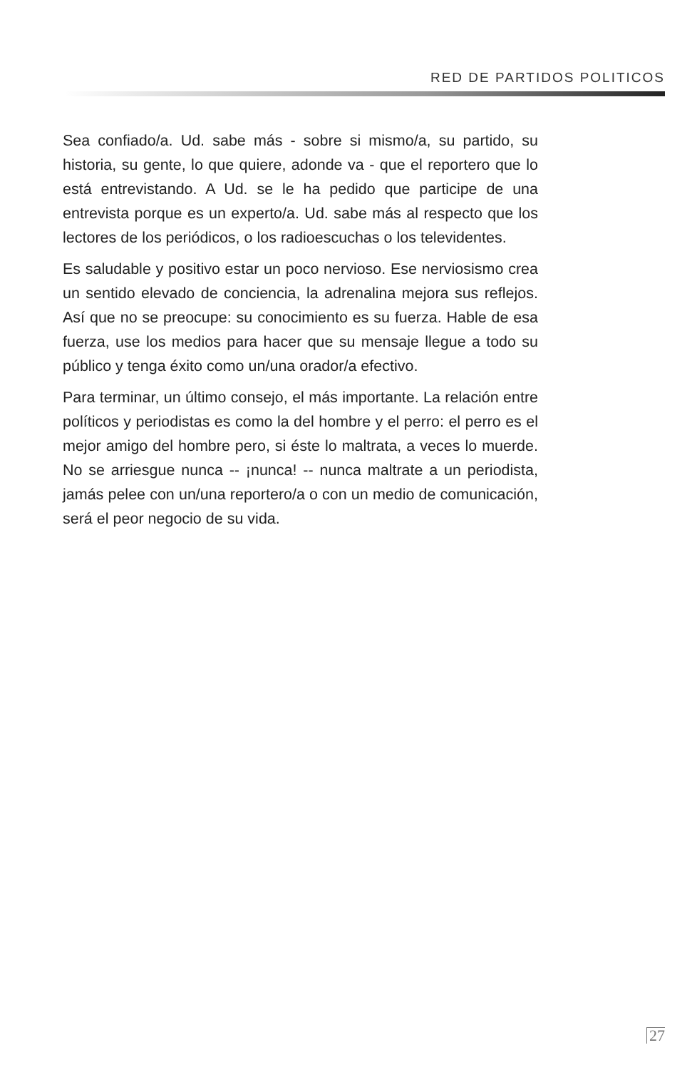RED DE PARTIDOS POLITICOS
Sea confiado/a. Ud. sabe más - sobre si mismo/a, su partido, su historia, su gente, lo que quiere, adonde va - que el reportero que lo está entrevistando. A Ud. se le ha pedido que participe de una entrevista porque es un experto/a. Ud. sabe más al respecto que los lectores de los periódicos, o los radioescuchas o los televidentes.
Es saludable y positivo estar un poco nervioso. Ese nerviosismo crea un sentido elevado de conciencia, la adrenalina mejora sus reflejos. Así que no se preocupe: su conocimiento es su fuerza. Hable de esa fuerza, use los medios para hacer que su mensaje llegue a todo su público y tenga éxito como un/una orador/a efectivo.
Para terminar, un último consejo, el más importante. La relación entre políticos y periodistas es como la del hombre y el perro: el perro es el mejor amigo del hombre pero, si éste lo maltrata, a veces lo muerde. No se arriesgue nunca -- ¡nunca! -- nunca maltrate a un periodista, jamás pelee con un/una reportero/a o con un medio de comunicación, será el peor negocio de su vida.
27